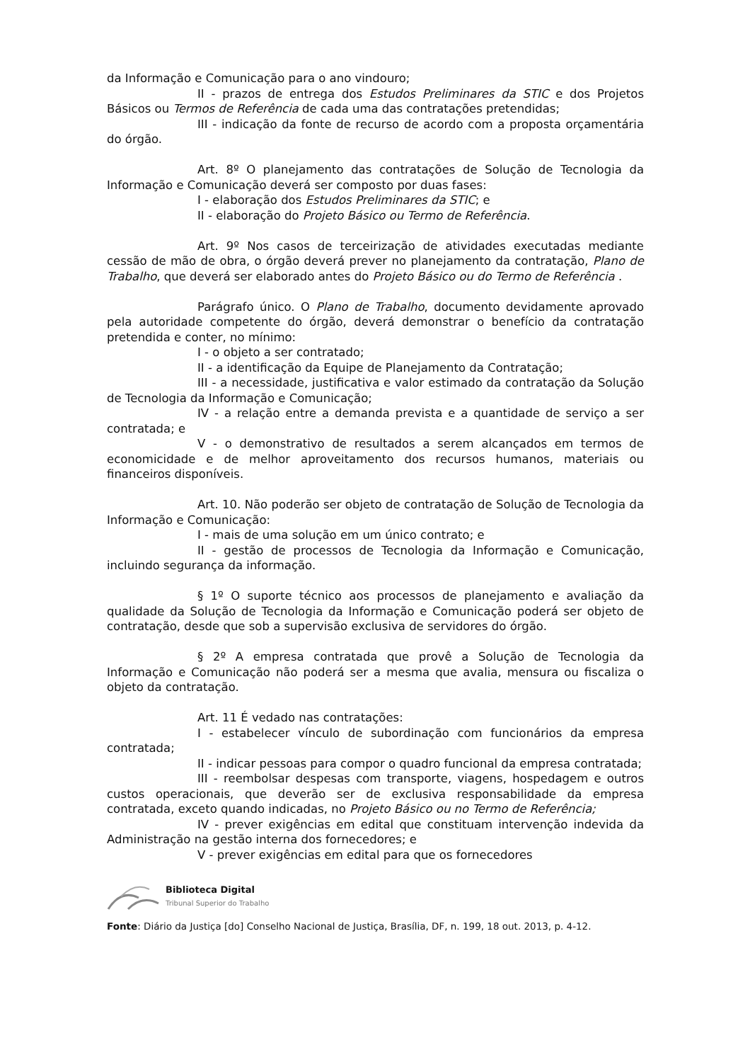da Informação e Comunicação para o ano vindouro;
II - prazos de entrega dos Estudos Preliminares da STIC e dos Projetos Básicos ou Termos de Referência de cada uma das contratações pretendidas;
III - indicação da fonte de recurso de acordo com a proposta orçamentária do órgão.
Art. 8º O planejamento das contratações de Solução de Tecnologia da Informação e Comunicação deverá ser composto por duas fases:
I - elaboração dos Estudos Preliminares da STIC; e
II - elaboração do Projeto Básico ou Termo de Referência.
Art. 9º Nos casos de terceirização de atividades executadas mediante cessão de mão de obra, o órgão deverá prever no planejamento da contratação, Plano de Trabalho, que deverá ser elaborado antes do Projeto Básico ou do Termo de Referência .
Parágrafo único. O Plano de Trabalho, documento devidamente aprovado pela autoridade competente do órgão, deverá demonstrar o benefício da contratação pretendida e conter, no mínimo:
I - o objeto a ser contratado;
II - a identificação da Equipe de Planejamento da Contratação;
III - a necessidade, justificativa e valor estimado da contratação da Solução de Tecnologia da Informação e Comunicação;
IV - a relação entre a demanda prevista e a quantidade de serviço a ser contratada; e
V - o demonstrativo de resultados a serem alcançados em termos de economicidade e de melhor aproveitamento dos recursos humanos, materiais ou financeiros disponíveis.
Art. 10. Não poderão ser objeto de contratação de Solução de Tecnologia da Informação e Comunicação:
I - mais de uma solução em um único contrato; e
II - gestão de processos de Tecnologia da Informação e Comunicação, incluindo segurança da informação.
§ 1º O suporte técnico aos processos de planejamento e avaliação da qualidade da Solução de Tecnologia da Informação e Comunicação poderá ser objeto de contratação, desde que sob a supervisão exclusiva de servidores do órgão.
§ 2º A empresa contratada que provê a Solução de Tecnologia da Informação e Comunicação não poderá ser a mesma que avalia, mensura ou fiscaliza o objeto da contratação.
Art. 11 É vedado nas contratações:
I - estabelecer vínculo de subordinação com funcionários da empresa contratada;
II - indicar pessoas para compor o quadro funcional da empresa contratada;
III - reembolsar despesas com transporte, viagens, hospedagem e outros custos operacionais, que deverão ser de exclusiva responsabilidade da empresa contratada, exceto quando indicadas, no Projeto Básico ou no Termo de Referência;
IV - prever exigências em edital que constituam intervenção indevida da Administração na gestão interna dos fornecedores; e
V - prever exigências em edital para que os fornecedores
Biblioteca Digital
Tribunal Superior do Trabalho
Fonte: Diário da Justiça [do] Conselho Nacional de Justiça, Brasília, DF, n. 199, 18 out. 2013, p. 4-12.